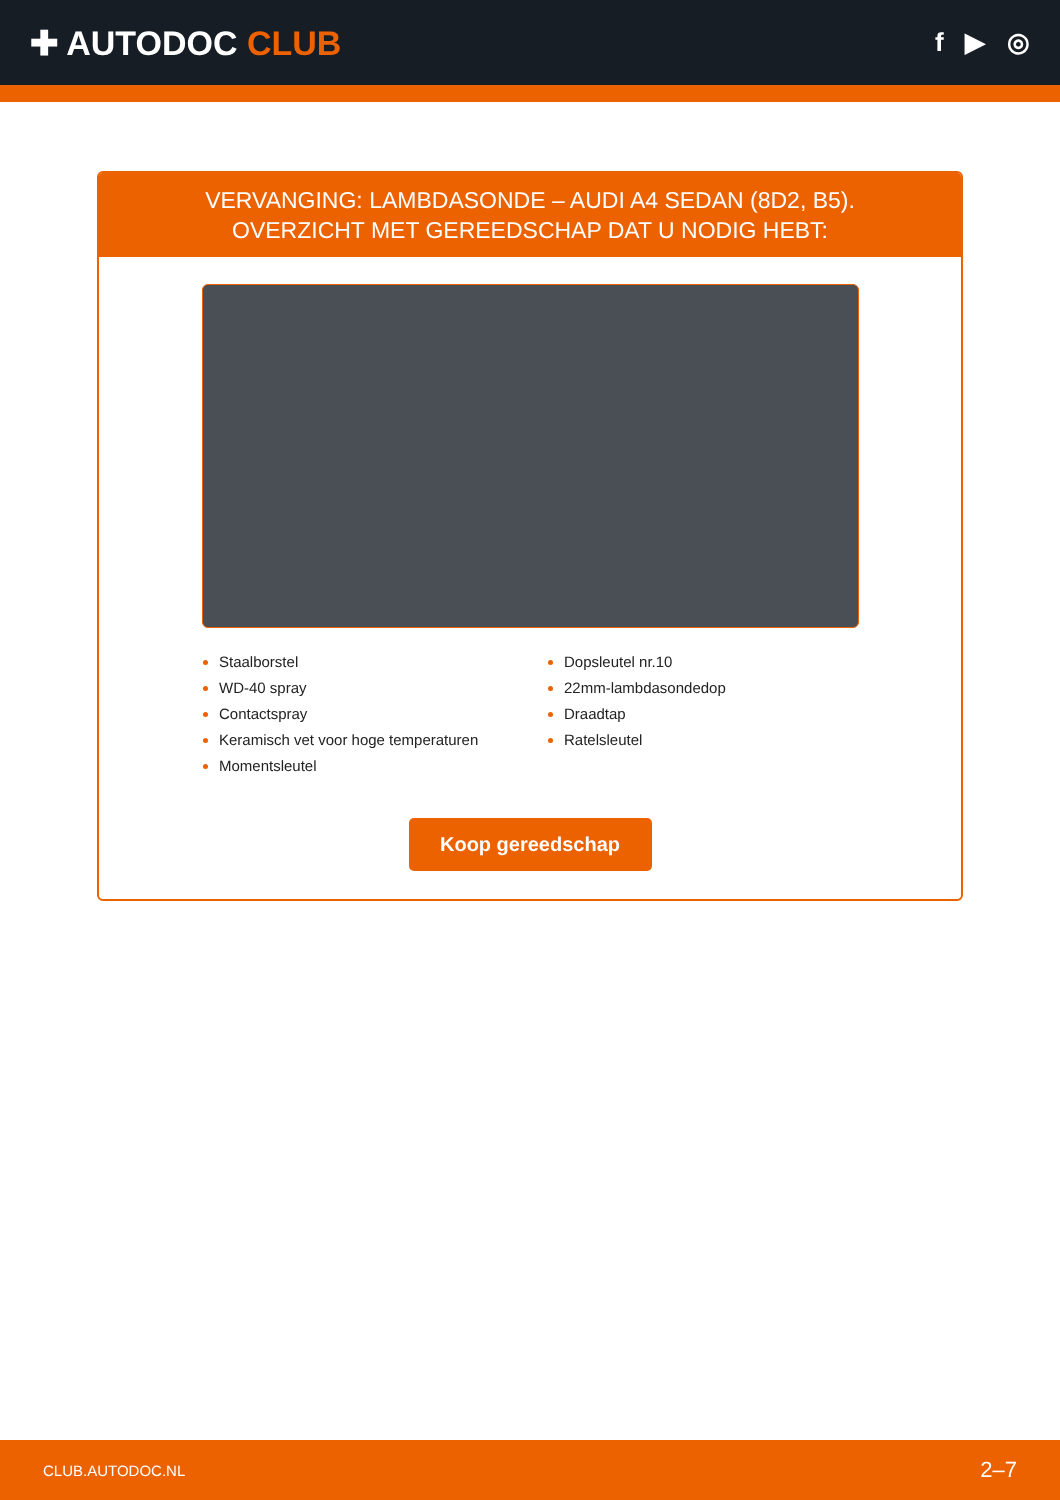✚ AUTODOC CLUB
f ▶ ◎
VERVANGING: LAMBDASONDE – AUDI A4 SEDAN (8D2, B5). OVERZICHT MET GEREEDSCHAP DAT U NODIG HEBT:
Staalborstel
WD-40 spray
Contactspray
Keramisch vet voor hoge temperaturen
Momentsleutel
Dopsleutel nr.10
22mm-lambdasondedop
Draadtap
Ratelsleutel
Koop gereedschap
CLUB.AUTODOC.NL 2–7